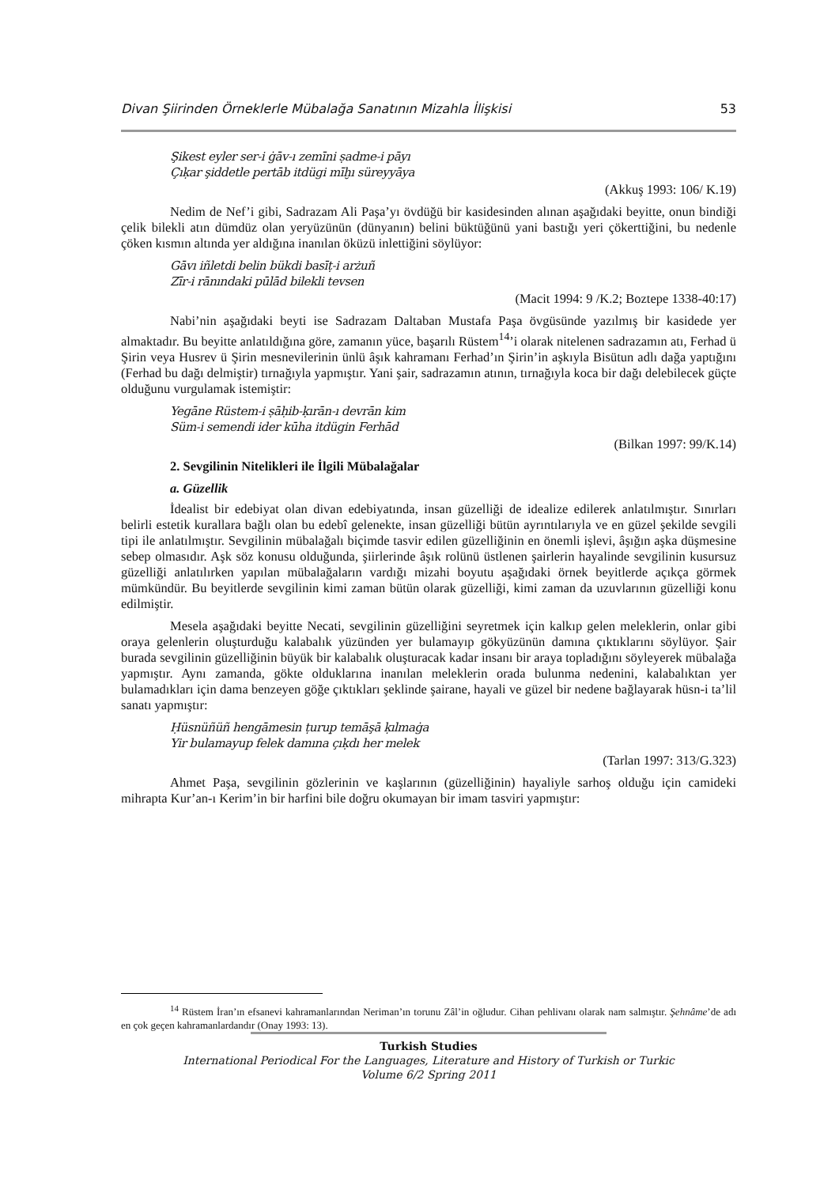Divan Şiirinden Örneklerle Mübalağa Sanatının Mizahla İlişkisi 53
Şikest eyler ser-i ġāv-ı zemīni ṣadme-i pāyı
Çıḳar şiddetle pertāb itdügi mīḫı süreyyāya
(Akkuş 1993: 106/ K.19)
Nedim de Nef’i gibi, Sadrazam Ali Paşa’yı övdüğü bir kasidesinden alınan aşağıdaki beyitte, onun bindiği çelik bilekli atın dümdüz olan yeryüzünün (dünyanın) belini büktüğünü yani bastığı yeri çökerttiğini, bu nedenle çöken kısmın altında yer aldığına inanılan öküzü inlettiğini söylüyor:
Gāvı iñletdi belin bükdi basīṭ-i arżuñ
Zīr-i rānındaki pūlād bilekli tevsen
(Macit 1994: 9 /K.2; Boztepe 1338-40:17)
Nabi’nin aşağıdaki beyti ise Sadrazam Daltaban Mustafa Paşa övgüsünde yazılmış bir kasidede yer almaktadır. Bu beyitte anlatıldığına göre, zamanın yüce, başarılı Rüstem<sup>14</sup>’i olarak nitelenen sadrazamın atı, Ferhad ü Şirin veya Husrev ü Şirin mesnevilerinin ünlü âşık kahramanı Ferhad’ın Şirin’in aşkıyla Bisütun adlı dağa yaptığını (Ferhad bu dağı delmiştir) tırnağıyla yapmıştır. Yani şair, sadrazamın atının, tırnağıyla koca bir dağı delebilecek güçte olduğunu vurgulamak istemiştir:
Yegāne Rüstem-i ṣāḥib-ḳırān-ı devrān kim
Süm-i semendi ider kūha itdügin Ferhād
(Bilkan 1997: 99/K.14)
2. Sevgilinin Nitelikleri ile İlgili Mübalağalar
a. Güzellik
İdealist bir edebiyat olan divan edebiyatında, insan güzelliği de idealize edilerek anlatılmıştır. Sınırları belirli estetik kurallara bağlı olan bu edebî gelenekte, insan güzelliği bütün ayrıntılarıyla ve en güzel şekilde sevgili tipi ile anlatılmıştır. Sevgilinin mübalağalı biçimde tasvir edilen güzelliğinin en önemli işlevi, âşığın aşka düşmesine sebep olmasıdır. Aşk söz konusu olduğunda, şiirlerinde âşık rolünü üstlenen şairlerin hayalinde sevgilinin kusursuz güzelliği anlatılırken yapılan mübalağaların vardığı mizahi boyutu aşağıdaki örnek beyitlerde açıkça görmek mümkündür. Bu beyitlerde sevgilinin kimi zaman bütün olarak güzelliği, kimi zaman da uzuvlarının güzelliği konu edilmiştir.
Mesela aşağıdaki beyitte Necati, sevgilinin güzelliğini seyretmek için kalkıp gelen meleklerin, onlar gibi oraya gelenlerin oluşturduğu kalabalık yüzünden yer bulamayıp gökyüzünün damına çıktıklarını söylüyor. Şair burada sevgilinin güzelliğinin büyük bir kalabalık oluşturacak kadar insanı bir araya topladığını söyleyerek mübalağa yapmıştır. Aynı zamanda, gökte olduklarına inanılan meleklerin orada bulunma nedenini, kalabalıktan yer bulamadıkları için dama benzeyen göğe çıktıkları şeklinde şairane, hayali ve güzel bir nedene bağlayarak hüsn-i ta’lil sanatı yapmıştır:
Ḥüsnüñüñ hengāmesin ṭurup temāşā ḳılmaġa
Yir bulamayup felek damına çıḳdı her melek
(Tarlan 1997: 313/G.323)
Ahmet Paşa, sevgilinin gözlerinin ve kaşlarının (güzelliğinin) hayaliyle sarhoş olduğu için camideki mihrapta Kur’an-ı Kerim’in bir harfini bile doğru okumayan bir imam tasviri yapmıştır:
<sup>14</sup> Rüstem İran’ın efsanevi kahramanlarından Neriman’ın torunu Zâl’in oğludur. Cihan pehlivanı olarak nam salmıştır. Şehnâme’de adı en çok geçen kahramanlardandır (Onay 1993: 13).
Turkish Studies
International Periodical For the Languages, Literature and History of Turkish or Turkic
Volume 6/2 Spring 2011